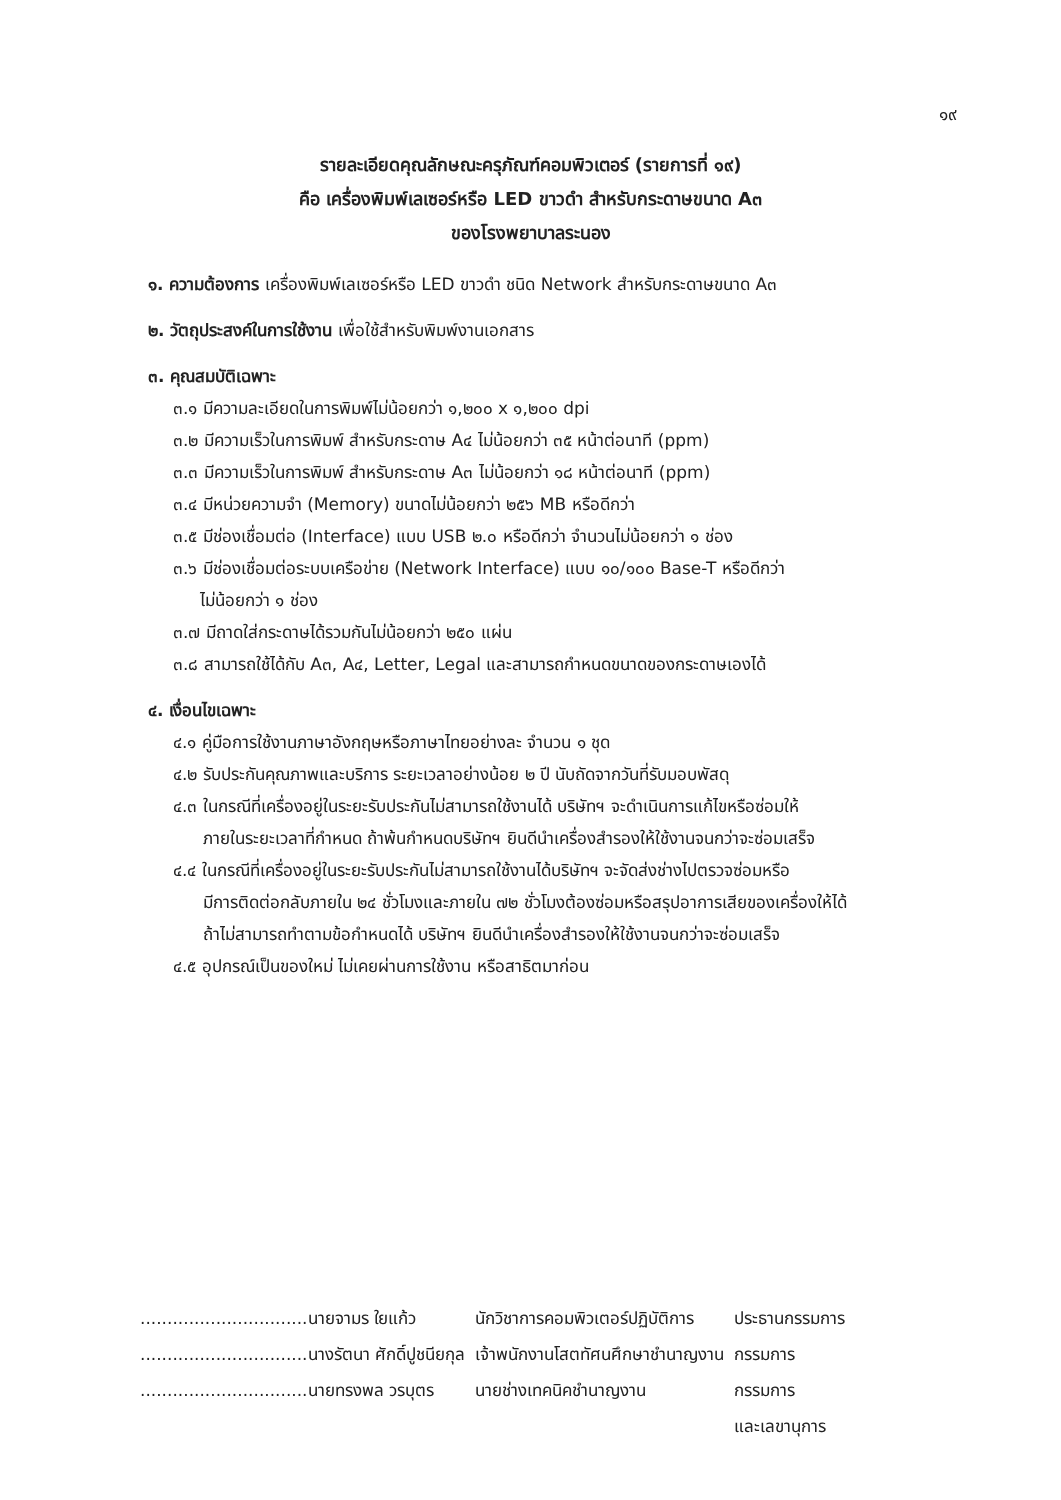๑๙
รายละเอียดคุณลักษณะครุภัณฑ์คอมพิวเตอร์ (รายการที่ ๑๙)
คือ เครื่องพิมพ์เลเซอร์หรือ LED ขาวดำ สำหรับกระดาษขนาด A๓
ของโรงพยาบาลระนอง
๑. ความต้องการ เครื่องพิมพ์เลเซอร์หรือ LED ขาวดำ ชนิด Network สำหรับกระดาษขนาด A๓
๒. วัตถุประสงค์ในการใช้งาน เพื่อใช้สำหรับพิมพ์งานเอกสาร
๓. คุณสมบัติเฉพาะ
๓.๑ มีความละเอียดในการพิมพ์ไม่น้อยกว่า ๑,๒๐๐ x ๑,๒๐๐ dpi
๓.๒ มีความเร็วในการพิมพ์ สำหรับกระดาษ A๔ ไม่น้อยกว่า ๓๕ หน้าต่อนาที (ppm)
๓.๓ มีความเร็วในการพิมพ์ สำหรับกระดาษ A๓ ไม่น้อยกว่า ๑๘ หน้าต่อนาที (ppm)
๓.๔ มีหน่วยความจำ (Memory) ขนาดไม่น้อยกว่า ๒๕๖ MB หรือดีกว่า
๓.๕ มีช่องเชื่อมต่อ (Interface) แบบ USB ๒.๐ หรือดีกว่า จำนวนไม่น้อยกว่า ๑ ช่อง
๓.๖ มีช่องเชื่อมต่อระบบเครือข่าย (Network Interface) แบบ ๑๐/๑๐๐ Base-T หรือดีกว่า
ไม่น้อยกว่า ๑ ช่อง
๓.๗ มีถาดใส่กระดาษได้รวมกันไม่น้อยกว่า ๒๕๐ แผ่น
๓.๘ สามารถใช้ได้กับ A๓, A๔, Letter, Legal และสามารถกำหนดขนาดของกระดาษเองได้
๔. เงื่อนไขเฉพาะ
๔.๑ คู่มือการใช้งานภาษาอังกฤษหรือภาษาไทยอย่างละ จำนวน ๑ ชุด
๔.๒ รับประกันคุณภาพและบริการ ระยะเวลาอย่างน้อย ๒ ปี นับถัดจากวันที่รับมอบพัสดุ
๔.๓ ในกรณีที่เครื่องอยู่ในระยะรับประกันไม่สามารถใช้งานได้ บริษัทฯ จะดำเนินการแก้ไขหรือซ่อมให้
ภายในระยะเวลาที่กำหนด ถ้าพ้นกำหนดบริษัทฯ ยินดีนำเครื่องสำรองให้ใช้งานจนกว่าจะซ่อมเสร็จ
๔.๔ ในกรณีที่เครื่องอยู่ในระยะรับประกันไม่สามารถใช้งานได้บริษัทฯ จะจัดส่งช่างไปตรวจซ่อมหรือ
มีการติดต่อกลับภายใน ๒๔ ชั่วโมงและภายใน ๗๒ ชั่วโมงต้องซ่อมหรือสรุปอาการเสียของเครื่องให้ได้
ถ้าไม่สามารถทำตามข้อกำหนดได้ บริษัทฯ ยินดีนำเครื่องสำรองให้ใช้งานจนกว่าจะซ่อมเสร็จ
๔.๕ อุปกรณ์เป็นของใหม่ ไม่เคยผ่านการใช้งาน หรือสาธิตมาก่อน
| ...............................นายจามร ใยแก้ว | นักวิชาการคอมพิวเตอร์ปฏิบัติการ | ประธานกรรมการ |
| ...............................นางรัตนา ศักดิ์ปูชนียกุล | เจ้าพนักงานโสตทัศนศึกษาชำนาญงาน | กรรมการ |
| ...............................นายทรงพล วรบุตร | นายช่างเทคนิคชำนาญงาน | กรรมการ และเลขานุการ |